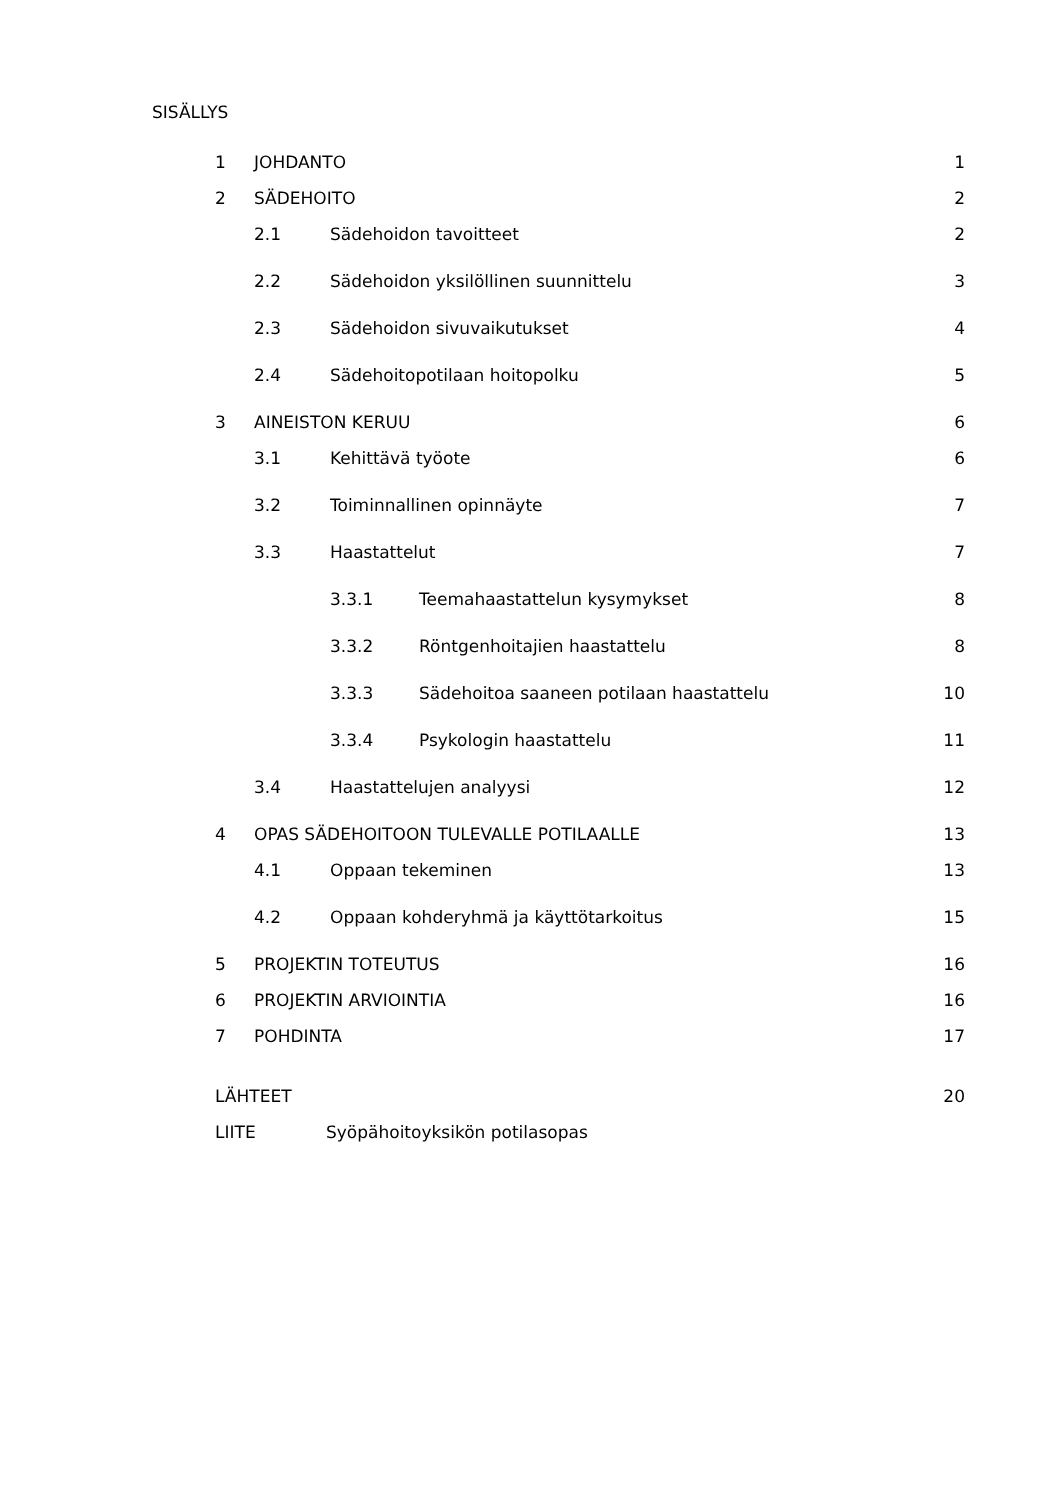SISÄLLYS
1 JOHDANTO 1
2 SÄDEHOITO 2
2.1 Sädehoidon tavoitteet 2
2.2 Sädehoidon yksilöllinen suunnittelu 3
2.3 Sädehoidon sivuvaikutukset 4
2.4 Sädehoitopotilaan hoitopolku 5
3 AINEISTON KERUU 6
3.1 Kehittävä työote 6
3.2 Toiminnallinen opinnäyte 7
3.3 Haastattelut 7
3.3.1 Teemahaastattelun kysymykset 8
3.3.2 Röntgenhoitajien haastattelu 8
3.3.3 Sädehoitoa saaneen potilaan haastattelu 10
3.3.4 Psykologin haastattelu 11
3.4 Haastattelujen analyysi 12
4 OPAS SÄDEHOITOON TULEVALLE POTILAALLE 13
4.1 Oppaan tekeminen 13
4.2 Oppaan kohderyhmä ja käyttötarkoitus 15
5 PROJEKTIN TOTEUTUS 16
6 PROJEKTIN ARVIOINTIA 16
7 POHDINTA 17
LÄHTEET 20
LIITE Syöpähoitoyksikön potilasopas